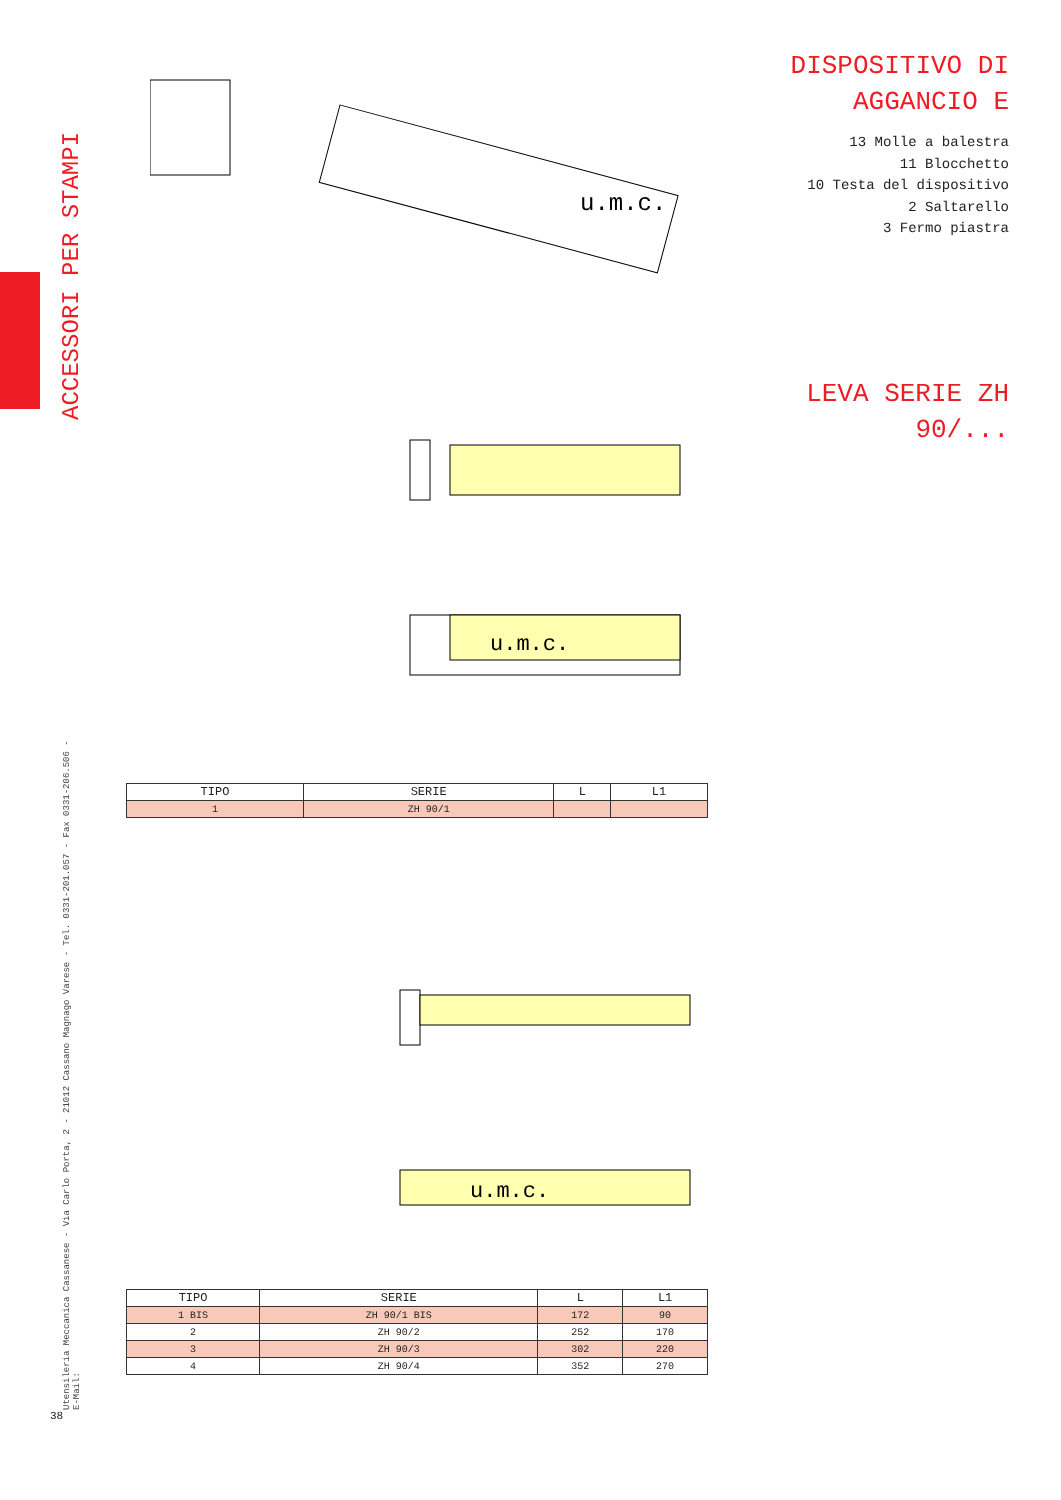ACCESSORI PER STAMPI
DISPOSITIVO DI
AGGANCIO E
13 Molle a balestra
11 Blocchetto
10 Testa del dispositivo
2 Saltarello
3 Fermo piastra
LEVA SERIE ZH
90/...
u.m.c.
u.m.c.
| TIPO | SERIE | L | L1 |
| --- | --- | --- | --- |
| 1 | ZH 90/1 | | |
u.m.c.
| TIPO | SERIE | L | L1 |
| --- | --- | --- | --- |
| 1 BIS | ZH 90/1 BIS | 172 | 90 |
| 2 | ZH 90/2 | 252 | 170 |
| 3 | ZH 90/3 | 302 | 220 |
| 4 | ZH 90/4 | 352 | 270 |
Utensileria Meccanica Cassanese - Via Carlo Porta, 2 - 21012 Cassano Magnago Varese - Tel. 0331-201.057 - Fax 0331-206.506 - E-Mail:
38